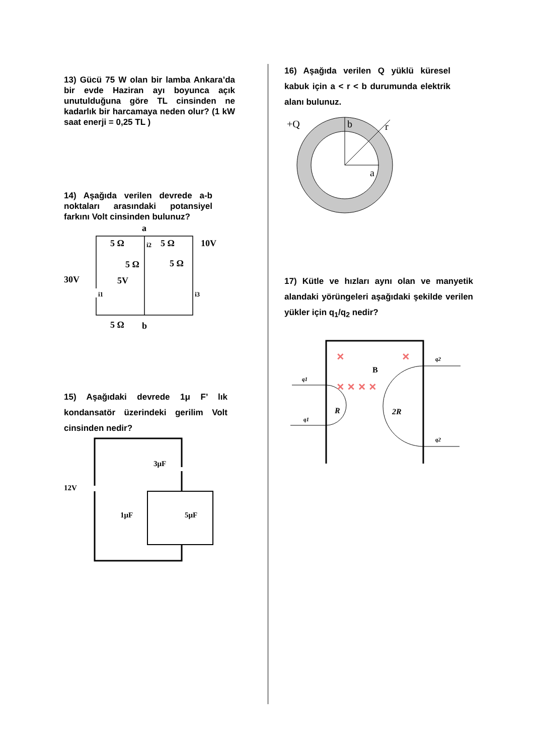13) Gücü 75 W olan bir lamba Ankara’da bir evde Haziran ayı boyunca açık unutulduğuna göre TL cinsinden ne kadarlık bir harcamaya neden olur? (1 kW saat enerji = 0,25 TL )
14) Aşağıda verilen devrede a-b noktaları arasındaki potansiyel farkını Volt cinsinden bulunuz?
a
b
5 Ω
5 Ω
10V
5 Ω
5 Ω
30V
5V
5 Ω
i2
i1
i3
15) Aşağıdaki devrede 1μ F’ lık kondansatör üzerindeki gerilim Volt cinsinden nedir?
12V
3μF
1μF
5μF
16) Aşağıda verilen Q yüklü küresel kabuk için a < r < b durumunda elektrik alanı bulunuz.
+Q
b
r
a
17) Kütle ve hızları aynı olan ve manyetik alandaki yörüngeleri aşağıdaki şekilde verilen yükler için q<sub>1</sub>/q<sub>2</sub> nedir?
q1
q1
q2
q2
R
2R
B
×
×
× × × ×